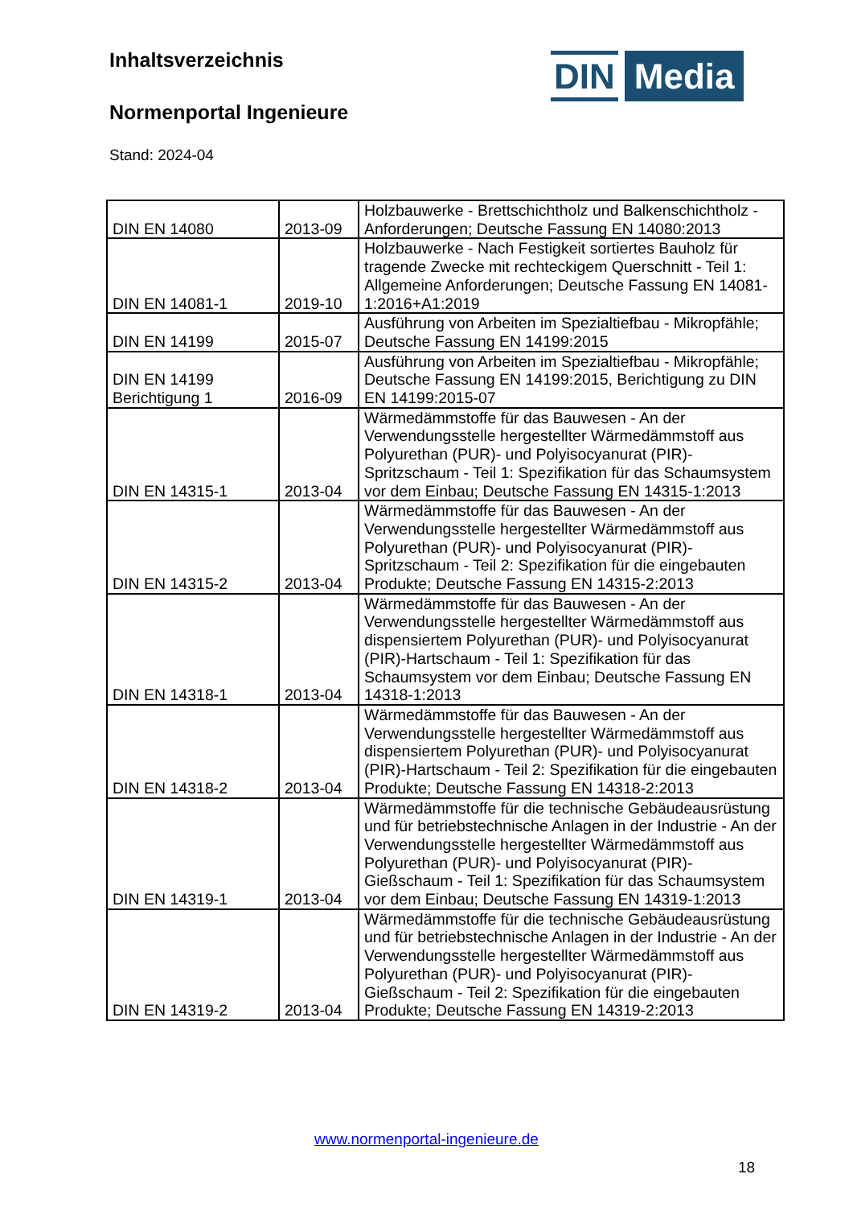Inhaltsverzeichnis
Normenportal Ingenieure
Stand: 2024-04
DIN
Media
| DIN EN 14080 | 2013-09 | Holzbauwerke - Brettschichtholz und Balkenschichtholz - Anforderungen; Deutsche Fassung EN 14080:2013 |
| DIN EN 14081-1 | 2019-10 | Holzbauwerke - Nach Festigkeit sortiertes Bauholz für tragende Zwecke mit rechteckigem Querschnitt - Teil 1: Allgemeine Anforderungen; Deutsche Fassung EN 14081-1:2016+A1:2019 |
| DIN EN 14199 | 2015-07 | Ausführung von Arbeiten im Spezialtiefbau - Mikropfähle; Deutsche Fassung EN 14199:2015 |
| DIN EN 14199 Berichtigung 1 | 2016-09 | Ausführung von Arbeiten im Spezialtiefbau - Mikropfähle; Deutsche Fassung EN 14199:2015, Berichtigung zu DIN EN 14199:2015-07 |
| DIN EN 14315-1 | 2013-04 | Wärmedämmstoffe für das Bauwesen - An der Verwendungsstelle hergestellter Wärmedämmstoff aus Polyurethan (PUR)- und Polyisocyanurat (PIR)-Spritzschaum - Teil 1: Spezifikation für das Schaumsystem vor dem Einbau; Deutsche Fassung EN 14315-1:2013 |
| DIN EN 14315-2 | 2013-04 | Wärmedämmstoffe für das Bauwesen - An der Verwendungsstelle hergestellter Wärmedämmstoff aus Polyurethan (PUR)- und Polyisocyanurat (PIR)-Spritzschaum - Teil 2: Spezifikation für die eingebauten Produkte; Deutsche Fassung EN 14315-2:2013 |
| DIN EN 14318-1 | 2013-04 | Wärmedämmstoffe für das Bauwesen - An der Verwendungsstelle hergestellter Wärmedämmstoff aus dispensiertem Polyurethan (PUR)- und Polyisocyanurat (PIR)-Hartschaum - Teil 1: Spezifikation für das Schaumsystem vor dem Einbau; Deutsche Fassung EN 14318-1:2013 |
| DIN EN 14318-2 | 2013-04 | Wärmedämmstoffe für das Bauwesen - An der Verwendungsstelle hergestellter Wärmedämmstoff aus dispensiertem Polyurethan (PUR)- und Polyisocyanurat (PIR)-Hartschaum - Teil 2: Spezifikation für die eingebauten Produkte; Deutsche Fassung EN 14318-2:2013 |
| DIN EN 14319-1 | 2013-04 | Wärmedämmstoffe für die technische Gebäudeausrüstung und für betriebstechnische Anlagen in der Industrie - An der Verwendungsstelle hergestellter Wärmedämmstoff aus Polyurethan (PUR)- und Polyisocyanurat (PIR)-Gießschaum - Teil 1: Spezifikation für das Schaumsystem vor dem Einbau; Deutsche Fassung EN 14319-1:2013 |
| DIN EN 14319-2 | 2013-04 | Wärmedämmstoffe für die technische Gebäudeausrüstung und für betriebstechnische Anlagen in der Industrie - An der Verwendungsstelle hergestellter Wärmedämmstoff aus Polyurethan (PUR)- und Polyisocyanurat (PIR)-Gießschaum - Teil 2: Spezifikation für die eingebauten Produkte; Deutsche Fassung EN 14319-2:2013 |
www.normenportal-ingenieure.de
18